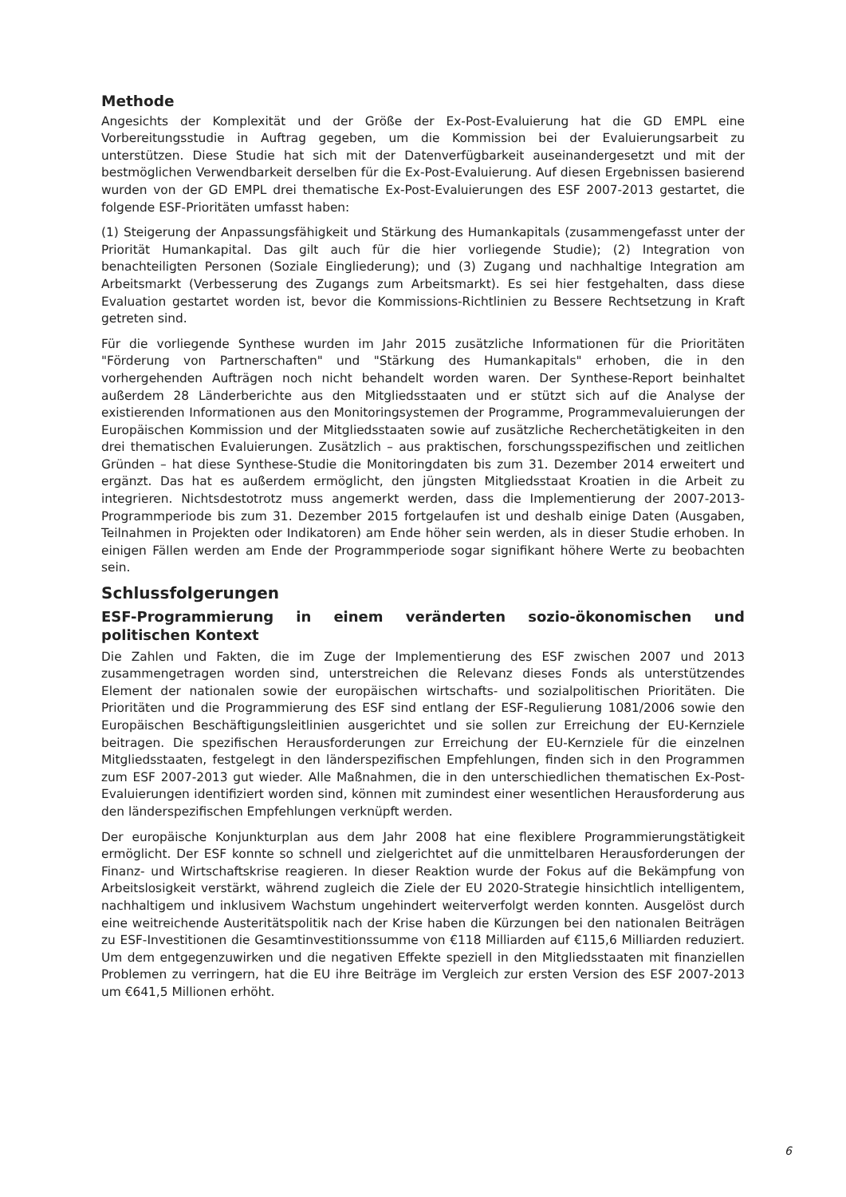Methode
Angesichts der Komplexität und der Größe der Ex-Post-Evaluierung hat die GD EMPL eine Vorbereitungsstudie in Auftrag gegeben, um die Kommission bei der Evaluierungsarbeit zu unterstützen. Diese Studie hat sich mit der Datenverfügbarkeit auseinandergesetzt und mit der bestmöglichen Verwendbarkeit derselben für die Ex-Post-Evaluierung. Auf diesen Ergebnissen basierend wurden von der GD EMPL drei thematische Ex-Post-Evaluierungen des ESF 2007-2013 gestartet, die folgende ESF-Prioritäten umfasst haben:
(1) Steigerung der Anpassungsfähigkeit und Stärkung des Humankapitals (zusammengefasst unter der Priorität Humankapital. Das gilt auch für die hier vorliegende Studie); (2) Integration von benachteiligten Personen (Soziale Eingliederung); und (3) Zugang und nachhaltige Integration am Arbeitsmarkt (Verbesserung des Zugangs zum Arbeitsmarkt). Es sei hier festgehalten, dass diese Evaluation gestartet worden ist, bevor die Kommissions-Richtlinien zu Bessere Rechtsetzung in Kraft getreten sind.
Für die vorliegende Synthese wurden im Jahr 2015 zusätzliche Informationen für die Prioritäten "Förderung von Partnerschaften" und "Stärkung des Humankapitals" erhoben, die in den vorhergehenden Aufträgen noch nicht behandelt worden waren. Der Synthese-Report beinhaltet außerdem 28 Länderberichte aus den Mitgliedsstaaten und er stützt sich auf die Analyse der existierenden Informationen aus den Monitoringsystemen der Programme, Programmevaluierungen der Europäischen Kommission und der Mitgliedsstaaten sowie auf zusätzliche Recherchetätigkeiten in den drei thematischen Evaluierungen. Zusätzlich – aus praktischen, forschungsspezifischen und zeitlichen Gründen – hat diese Synthese-Studie die Monitoringdaten bis zum 31. Dezember 2014 erweitert und ergänzt. Das hat es außerdem ermöglicht, den jüngsten Mitgliedsstaat Kroatien in die Arbeit zu integrieren. Nichtsdestotrotz muss angemerkt werden, dass die Implementierung der 2007-2013-Programmperiode bis zum 31. Dezember 2015 fortgelaufen ist und deshalb einige Daten (Ausgaben, Teilnahmen in Projekten oder Indikatoren) am Ende höher sein werden, als in dieser Studie erhoben. In einigen Fällen werden am Ende der Programmperiode sogar signifikant höhere Werte zu beobachten sein.
Schlussfolgerungen
ESF-Programmierung in einem veränderten sozio-ökonomischen und politischen Kontext
Die Zahlen und Fakten, die im Zuge der Implementierung des ESF zwischen 2007 und 2013 zusammengetragen worden sind, unterstreichen die Relevanz dieses Fonds als unterstützendes Element der nationalen sowie der europäischen wirtschafts- und sozialpolitischen Prioritäten. Die Prioritäten und die Programmierung des ESF sind entlang der ESF-Regulierung 1081/2006 sowie den Europäischen Beschäftigungsleitlinien ausgerichtet und sie sollen zur Erreichung der EU-Kernziele beitragen. Die spezifischen Herausforderungen zur Erreichung der EU-Kernziele für die einzelnen Mitgliedsstaaten, festgelegt in den länderspezifischen Empfehlungen, finden sich in den Programmen zum ESF 2007-2013 gut wieder. Alle Maßnahmen, die in den unterschiedlichen thematischen Ex-Post-Evaluierungen identifiziert worden sind, können mit zumindest einer wesentlichen Herausforderung aus den länderspezifischen Empfehlungen verknüpft werden.
Der europäische Konjunkturplan aus dem Jahr 2008 hat eine flexiblere Programmierungstätigkeit ermöglicht. Der ESF konnte so schnell und zielgerichtet auf die unmittelbaren Herausforderungen der Finanz- und Wirtschaftskrise reagieren. In dieser Reaktion wurde der Fokus auf die Bekämpfung von Arbeitslosigkeit verstärkt, während zugleich die Ziele der EU 2020-Strategie hinsichtlich intelligentem, nachhaltigem und inklusivem Wachstum ungehindert weiterverfolgt werden konnten. Ausgelöst durch eine weitreichende Austeritätspolitik nach der Krise haben die Kürzungen bei den nationalen Beiträgen zu ESF-Investitionen die Gesamtinvestitionssumme von €118 Milliarden auf €115,6 Milliarden reduziert. Um dem entgegenzuwirken und die negativen Effekte speziell in den Mitgliedsstaaten mit finanziellen Problemen zu verringern, hat die EU ihre Beiträge im Vergleich zur ersten Version des ESF 2007-2013 um €641,5 Millionen erhöht.
6